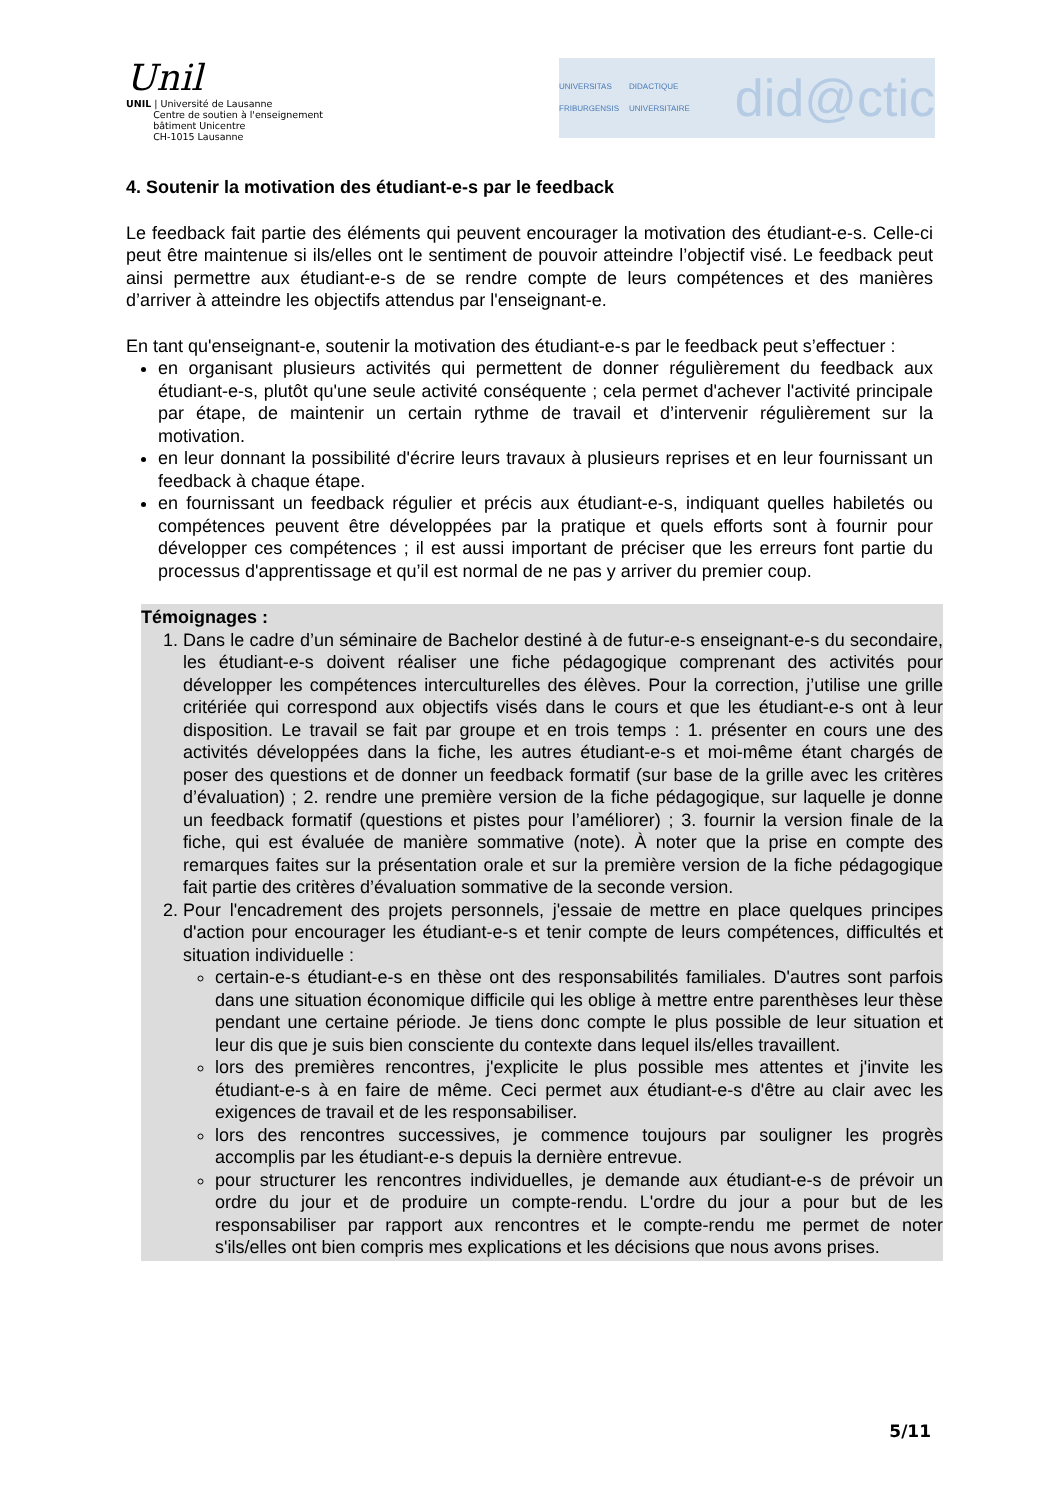Unil
UNIL | Université de Lausanne
Centre de soutien à l'enseignement
bâtiment Unicentre
CH-1015 Lausanne
UNIVERSITAS
FRIBURGENSIS DIDACTIQUE UNIVERSITAIRE did@ctic
4. Soutenir la motivation des étudiant-e-s par le feedback
Le feedback fait partie des éléments qui peuvent encourager la motivation des étudiant-e-s. Celle-ci peut être maintenue si ils/elles ont le sentiment de pouvoir atteindre l’objectif visé. Le feedback peut ainsi permettre aux étudiant-e-s de se rendre compte de leurs compétences et des manières d’arriver à atteindre les objectifs attendus par l'enseignant-e.
En tant qu'enseignant-e, soutenir la motivation des étudiant-e-s par le feedback peut s’effectuer :
en organisant plusieurs activités qui permettent de donner régulièrement du feedback aux étudiant-e-s, plutôt qu'une seule activité conséquente ; cela permet d'achever l'activité principale par étape, de maintenir un certain rythme de travail et d’intervenir régulièrement sur la motivation.
en leur donnant la possibilité d'écrire leurs travaux à plusieurs reprises et en leur fournissant un feedback à chaque étape.
en fournissant un feedback régulier et précis aux étudiant-e-s, indiquant quelles habiletés ou compétences peuvent être développées par la pratique et quels efforts sont à fournir pour développer ces compétences ; il est aussi important de préciser que les erreurs font partie du processus d'apprentissage et qu’il est normal de ne pas y arriver du premier coup.
Témoignages :
1. Dans le cadre d’un séminaire de Bachelor destiné à de futur-e-s enseignant-e-s du secondaire, les étudiant-e-s doivent réaliser une fiche pédagogique comprenant des activités pour développer les compétences interculturelles des élèves. Pour la correction, j’utilise une grille critériée qui correspond aux objectifs visés dans le cours et que les étudiant-e-s ont à leur disposition. Le travail se fait par groupe et en trois temps : 1. présenter en cours une des activités développées dans la fiche, les autres étudiant-e-s et moi-même étant chargés de poser des questions et de donner un feedback formatif (sur base de la grille avec les critères d’évaluation) ; 2. rendre une première version de la fiche pédagogique, sur laquelle je donne un feedback formatif (questions et pistes pour l’améliorer) ; 3. fournir la version finale de la fiche, qui est évaluée de manière sommative (note). À noter que la prise en compte des remarques faites sur la présentation orale et sur la première version de la fiche pédagogique fait partie des critères d’évaluation sommative de la seconde version.
2. Pour l'encadrement des projets personnels, j'essaie de mettre en place quelques principes d'action pour encourager les étudiant-e-s et tenir compte de leurs compétences, difficultés et situation individuelle :
certain-e-s étudiant-e-s en thèse ont des responsabilités familiales. D'autres sont parfois dans une situation économique difficile qui les oblige à mettre entre parenthèses leur thèse pendant une certaine période. Je tiens donc compte le plus possible de leur situation et leur dis que je suis bien consciente du contexte dans lequel ils/elles travaillent.
lors des premières rencontres, j'explicite le plus possible mes attentes et j'invite les étudiant-e-s à en faire de même. Ceci permet aux étudiant-e-s d'être au clair avec les exigences de travail et de les responsabiliser.
lors des rencontres successives, je commence toujours par souligner les progrès accomplis par les étudiant-e-s depuis la dernière entrevue.
pour structurer les rencontres individuelles, je demande aux étudiant-e-s de prévoir un ordre du jour et de produire un compte-rendu. L'ordre du jour a pour but de les responsabiliser par rapport aux rencontres et le compte-rendu me permet de noter s'ils/elles ont bien compris mes explications et les décisions que nous avons prises.
5/11